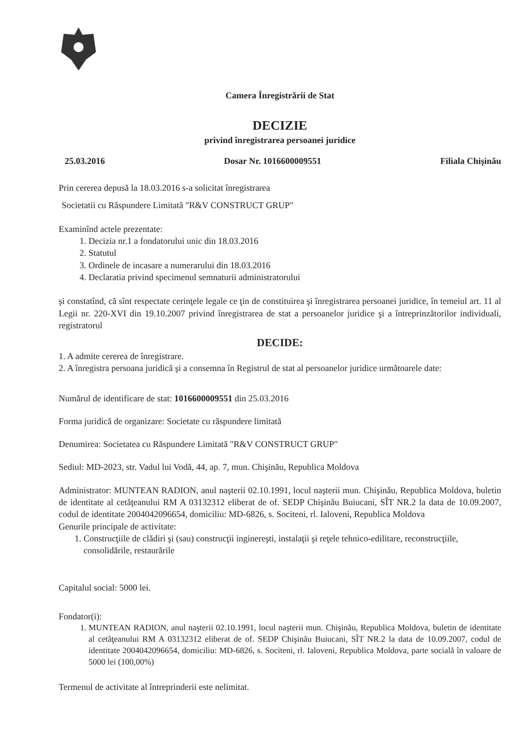Camera Înregistrării de Stat
DECIZIE
privind înregistrarea persoanei juridice
25.03.2016 Dosar Nr. 1016600009551 Filiala Chişinău
Prin cererea depusă la 18.03.2016 s-a solicitat înregistrarea
Societatii cu Răspundere Limitată "R&V CONSTRUCT GRUP"
Examinînd actele prezentate:
1. Decizia nr.1 a fondatorului unic din 18.03.2016
2. Statutul
3. Ordinele de incasare a numerarului din 18.03.2016
4. Declaratia privind specimenul semnaturii administratorului
şi constatînd, că sînt respectate cerinţele legale ce ţin de constituirea şi înregistrarea persoanei juridice, în temeiul art. 11 al Legii nr. 220-XVI din 19.10.2007 privind înregistrarea de stat a persoanelor juridice şi a întreprinzătorilor individuali, registratorul
DECIDE:
1. A admite cererea de înregistrare.
2. A înregistra persoana juridică şi a consemna în Registrul de stat al persoanelor juridice următoarele date:
Numărul de identificare de stat: 1016600009551 din 25.03.2016
Forma juridică de organizare: Societate cu răspundere limitată
Denumirea: Societatea cu Răspundere Limitată "R&V CONSTRUCT GRUP"
Sediul: MD-2023, str. Vadul lui Vodă, 44, ap. 7, mun. Chişinău, Republica Moldova
Administrator: MUNTEAN RADION, anul naşterii 02.10.1991, locul naşterii mun. Chişinău, Republica Moldova, buletin de identitate al cetăţeanului RM A 03132312 eliberat de of. SEDP Chişinău Buiucani, SÎT NR.2 la data de 10.09.2007, codul de identitate 2004042096654, domiciliu: MD-6826, s. Sociteni, rl. Ialoveni, Republica Moldova
Genurile principale de activitate:
1. Construcţiile de clădiri şi (sau) construcţii inginereşti, instalaţii şi reţele tehnico-edilitare, reconstrucţiile, consolidările, restaurările
Capitalul social: 5000 lei.
Fondator(i):
1. MUNTEAN RADION, anul naşterii 02.10.1991, locul naşterii mun. Chişinău, Republica Moldova, buletin de identitate al cetăţeanului RM A 03132312 eliberat de of. SEDP Chişinău Buiucani, SÎT NR.2 la data de 10.09.2007, codul de identitate 2004042096654, domiciliu: MD-6826, s. Sociteni, rl. Ialoveni, Republica Moldova, parte socială în valoare de 5000 lei (100,00%)
Termenul de activitate al întreprinderii este nelimitat.